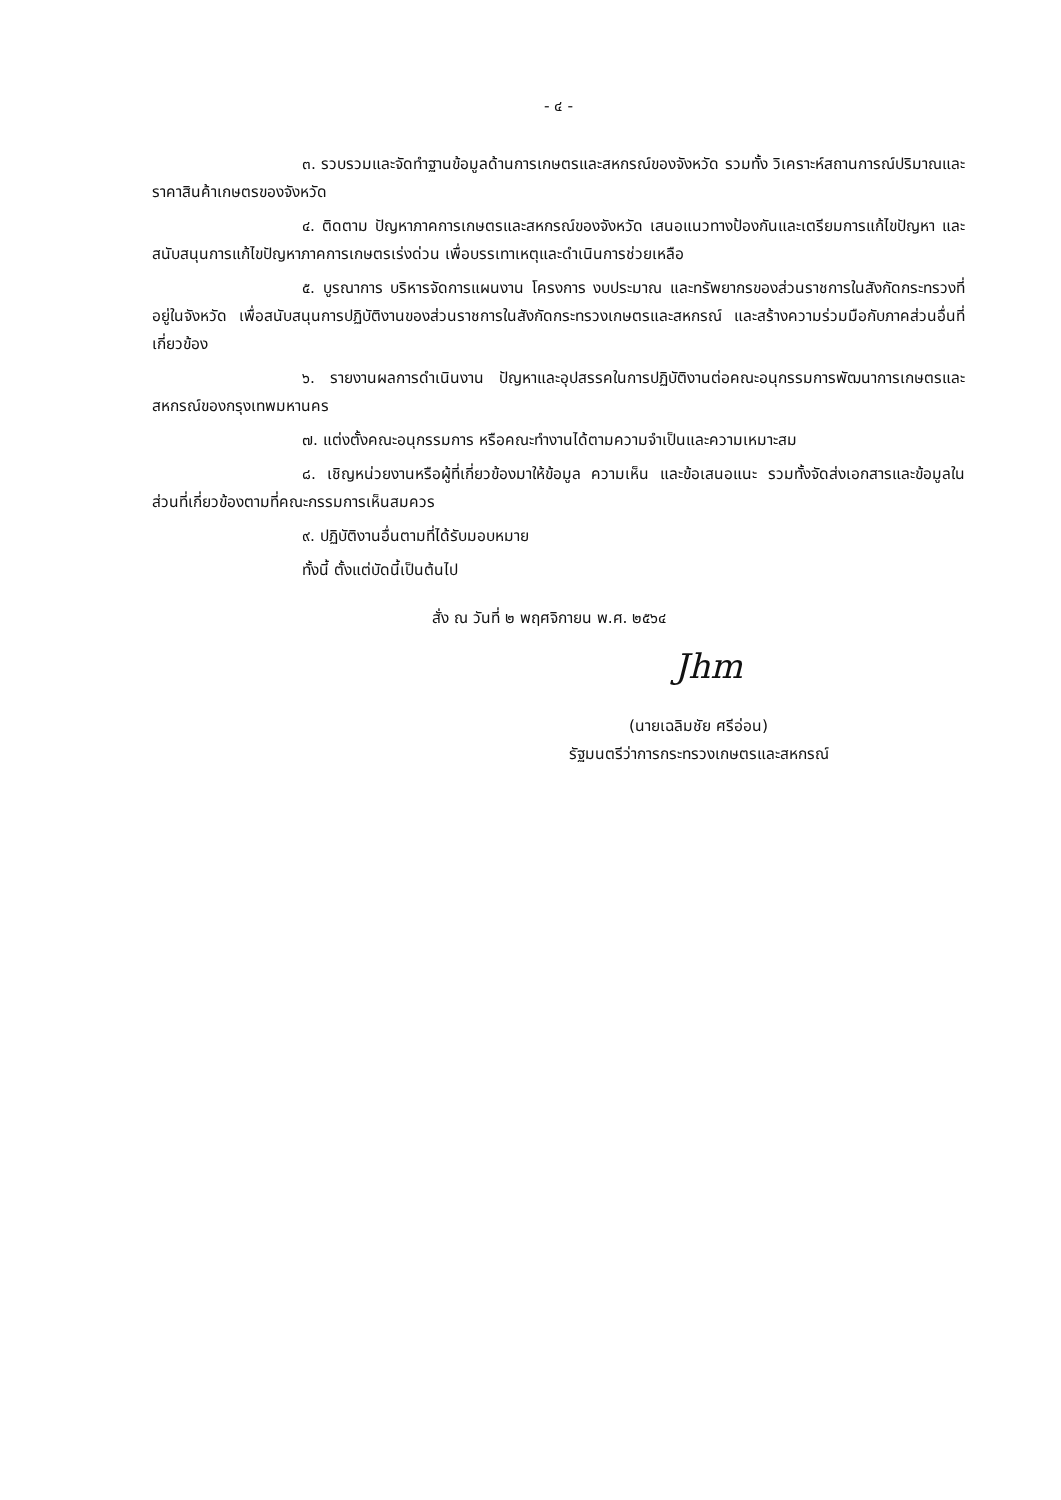- ๔ -
๓. รวบรวมและจัดทำฐานข้อมูลด้านการเกษตรและสหกรณ์ของจังหวัด รวมทั้ง วิเคราะห์สถานการณ์ปริมาณและราคาสินค้าเกษตรของจังหวัด
๔. ติดตาม ปัญหาภาคการเกษตรและสหกรณ์ของจังหวัด เสนอแนวทางป้องกันและเตรียมการแก้ไขปัญหา และสนับสนุนการแก้ไขปัญหาภาคการเกษตรเร่งด่วน เพื่อบรรเทาเหตุและดำเนินการช่วยเหลือ
๕. บูรณาการ บริหารจัดการแผนงาน โครงการ งบประมาณ และทรัพยากรของส่วนราชการในสังกัดกระทรวงที่อยู่ในจังหวัด เพื่อสนับสนุนการปฏิบัติงานของส่วนราชการในสังกัดกระทรวงเกษตรและสหกรณ์ และสร้างความร่วมมือกับภาคส่วนอื่นที่เกี่ยวข้อง
๖. รายงานผลการดำเนินงาน ปัญหาและอุปสรรคในการปฏิบัติงานต่อคณะอนุกรรมการพัฒนาการเกษตรและสหกรณ์ของกรุงเทพมหานคร
๗. แต่งตั้งคณะอนุกรรมการ หรือคณะทำงานได้ตามความจำเป็นและความเหมาะสม
๘. เชิญหน่วยงานหรือผู้ที่เกี่ยวข้องมาให้ข้อมูล ความเห็น และข้อเสนอแนะ รวมทั้งจัดส่งเอกสารและข้อมูลในส่วนที่เกี่ยวข้องตามที่คณะกรรมการเห็นสมควร
๙. ปฏิบัติงานอื่นตามที่ได้รับมอบหมาย
ทั้งนี้ ตั้งแต่บัดนี้เป็นต้นไป
สั่ง ณ วันที่ ๒ พฤศจิกายน พ.ศ. ๒๕๖๔
Jhm
(นายเฉลิมชัย ศรีอ่อน)
รัฐมนตรีว่าการกระทรวงเกษตรและสหกรณ์